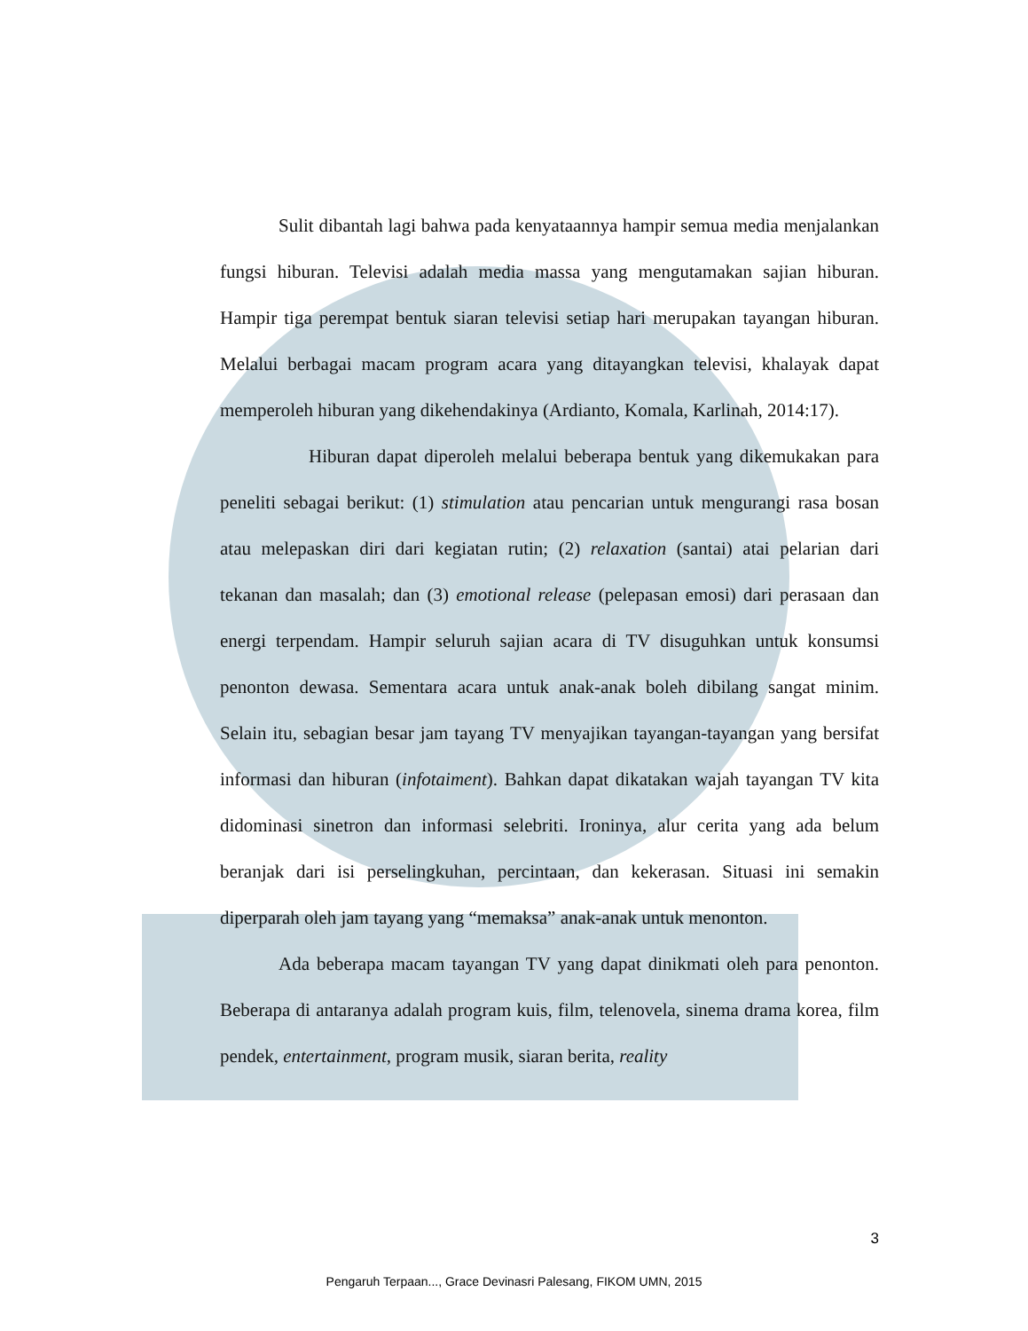Sulit dibantah lagi bahwa pada kenyataannya hampir semua media menjalankan fungsi hiburan. Televisi adalah media massa yang mengutamakan sajian hiburan. Hampir tiga perempat bentuk siaran televisi setiap hari merupakan tayangan hiburan. Melalui berbagai macam program acara yang ditayangkan televisi, khalayak dapat memperoleh hiburan yang dikehendakinya (Ardianto, Komala, Karlinah, 2014:17).
Hiburan dapat diperoleh melalui beberapa bentuk yang dikemukakan para peneliti sebagai berikut: (1) stimulation atau pencarian untuk mengurangi rasa bosan atau melepaskan diri dari kegiatan rutin; (2) relaxation (santai) atai pelarian dari tekanan dan masalah; dan (3) emotional release (pelepasan emosi) dari perasaan dan energi terpendam. Hampir seluruh sajian acara di TV disuguhkan untuk konsumsi penonton dewasa. Sementara acara untuk anak-anak boleh dibilang sangat minim. Selain itu, sebagian besar jam tayang TV menyajikan tayangan-tayangan yang bersifat informasi dan hiburan (infotaiment). Bahkan dapat dikatakan wajah tayangan TV kita didominasi sinetron dan informasi selebriti. Ironinya, alur cerita yang ada belum beranjak dari isi perselingkuhan, percintaan, dan kekerasan. Situasi ini semakin diperparah oleh jam tayang yang “memaksa” anak-anak untuk menonton.
Ada beberapa macam tayangan TV yang dapat dinikmati oleh para penonton. Beberapa di antaranya adalah program kuis, film, telenovela, sinema drama korea, film pendek, entertainment, program musik, siaran berita, reality
3
Pengaruh Terpaan..., Grace Devinasri Palesang, FIKOM UMN, 2015